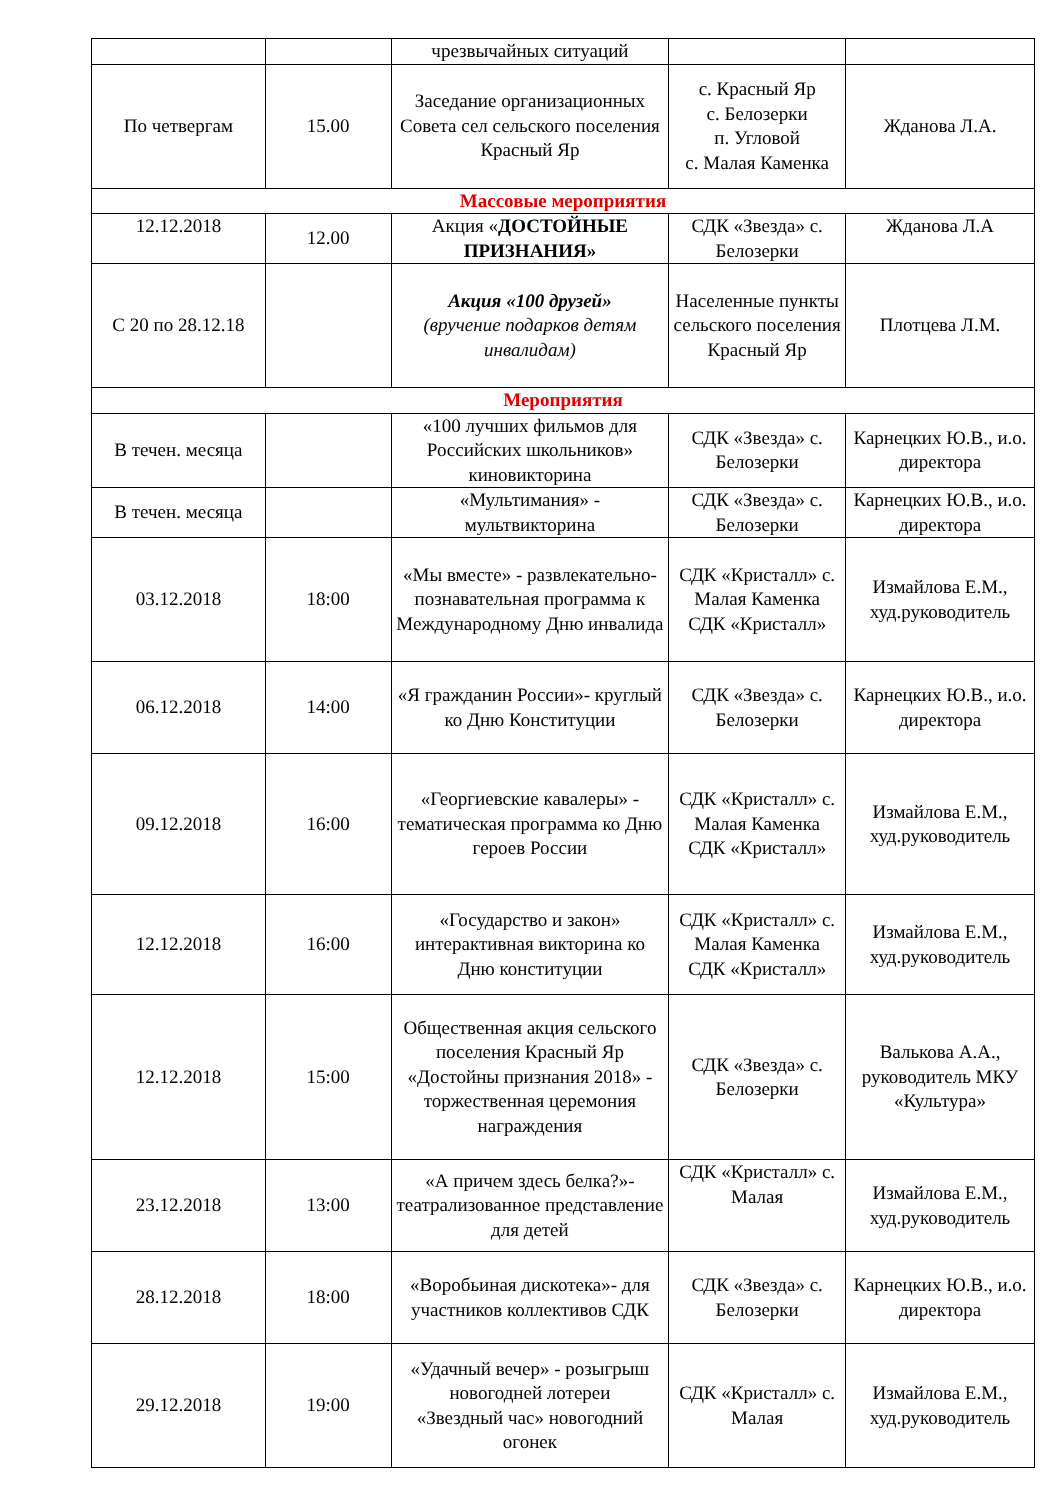| | | чрезвычайных ситуаций | | |
| По четвергам | 15.00 | Заседание организационных Совета сел сельского поселения Красный Яр | с. Красный Яр с. Белозерки п. Угловой с. Малая Каменка | Жданова Л.А. |
| Массовые мероприятия | | | | |
| 12.12.2018 | 12.00 | Акция « ДОСТОЙНЫЕ ПРИЗНАНИЯ» | СДК «Звезда» с. Белозерки | Жданова Л.А |
| С 20 по 28.12.18 | | Акция «100 друзей» (вручение подарков детям инвалидам) | Населенные пункты сельского поселения Красный Яр | Плотцева Л.М. |
| Мероприятия | | | | |
| В течен. месяца | | «100 лучших фильмов для Российских школьников» киновикторина | СДК «Звезда» с. Белозерки | Карнецких Ю.В., и.о. директора |
| В течен. месяца | | «Мультимания» - мультвикторина | СДК «Звезда» с. Белозерки | Карнецких Ю.В., и.о. директора |
| 03.12.2018 | 18:00 | «Мы вместе» - развлекательно-познавательная программа к Международному Дню инвалида | СДК «Кристалл» с. Малая Каменка СДК «Кристалл» | Измайлова Е.М., худ.руководитель |
| 06.12.2018 | 14:00 | «Я гражданин России»- круглый ко Дню Конституции | СДК «Звезда» с. Белозерки | Карнецких Ю.В., и.о. директора |
| 09.12.2018 | 16:00 | «Георгиевские кавалеры» - тематическая программа ко Дню героев России | СДК «Кристалл» с. Малая Каменка СДК «Кристалл» | Измайлова Е.М., худ.руководитель |
| 12.12.2018 | 16:00 | «Государство и закон» интерактивная викторина ко Дню конституции | СДК «Кристалл» с. Малая Каменка СДК «Кристалл» | Измайлова Е.М., худ.руководитель |
| 12.12.2018 | 15:00 | Общественная акция сельского поселения Красный Яр «Достойны признания 2018» - торжественная церемония награждения | СДК «Звезда» с. Белозерки | Валькова А.А., руководитель МКУ «Культура» |
| 23.12.2018 | 13:00 | «А причем здесь белка?»- театрализованное представление для детей | СДК «Кристалл» с. Малая | Измайлова Е.М., худ.руководитель |
| 28.12.2018 | 18:00 | «Воробьиная дискотека»- для участников коллективов СДК | СДК «Звезда» с. Белозерки | Карнецких Ю.В., и.о. директора |
| 29.12.2018 | 19:00 | «Удачный вечер» - розыгрыш новогодней лотереи «Звездный час» новогодний огонек | СДК «Кристалл» с. Малая | Измайлова Е.М., худ.руководитель |